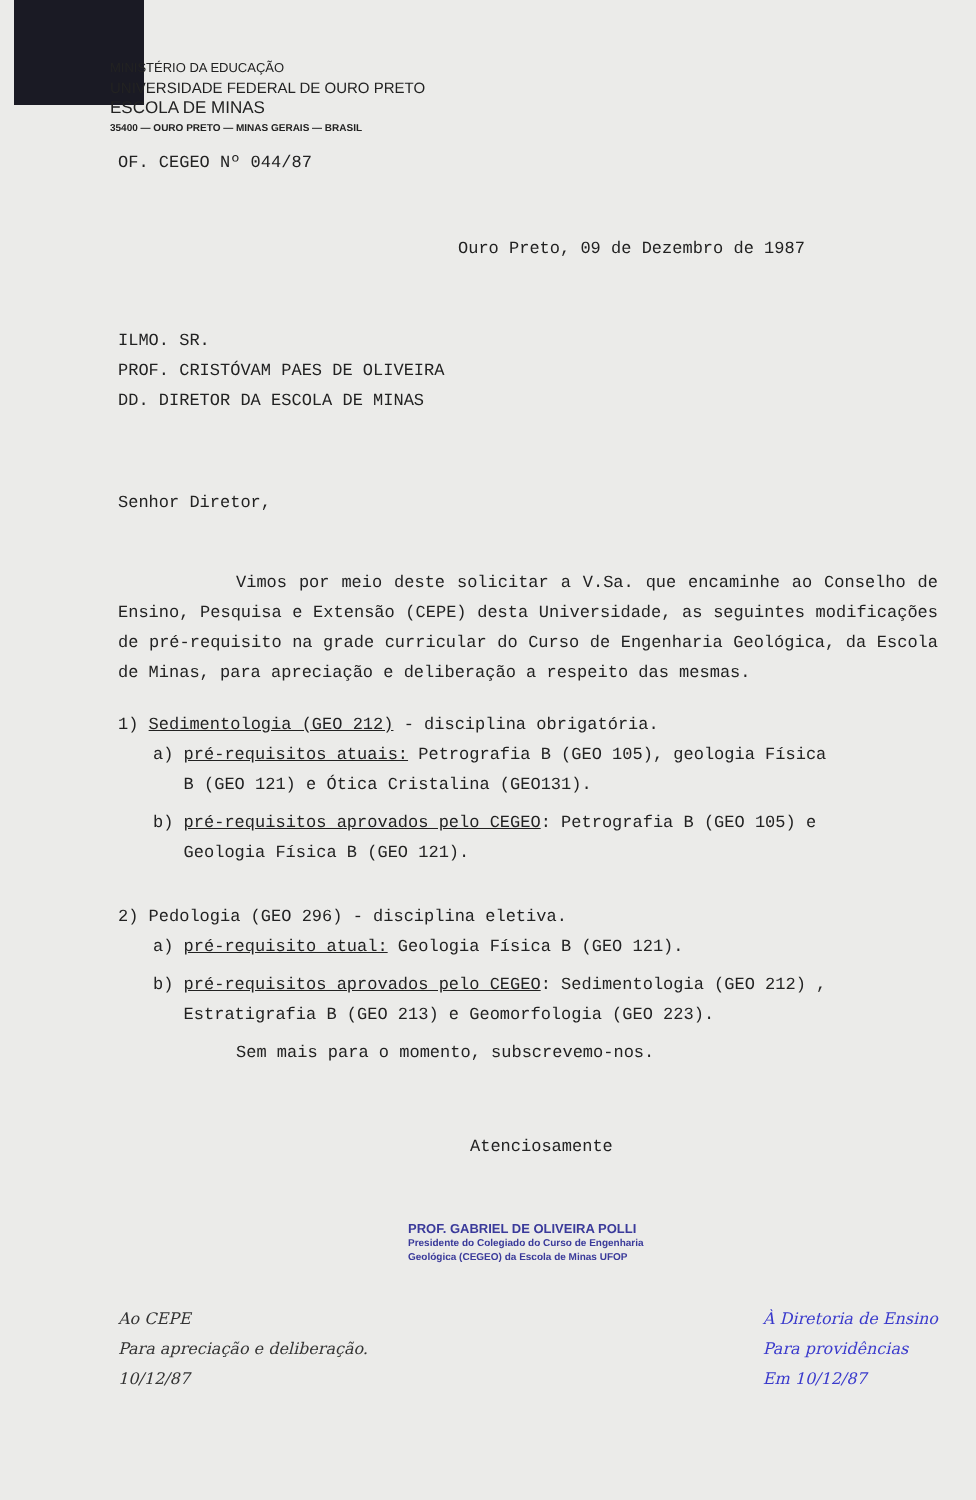MINISTÉRIO DA EDUCAÇÃO
UNIVERSIDADE FEDERAL DE OURO PRETO
ESCOLA DE MINAS
35400 — OURO PRETO — MINAS GERAIS — BRASIL
OF. CEGEO Nº 044/87
Ouro Preto, 09 de Dezembro de 1987
ILMO. SR.
PROF. CRISTÓVAM PAES DE OLIVEIRA
DD. DIRETOR DA ESCOLA DE MINAS
Senhor Diretor,
Vimos por meio deste solicitar a V.Sa. que encaminhe ao Conselho de Ensino, Pesquisa e Extensão (CEPE) desta Universidade, as seguintes modificações de pré-requisito na grade curricular do Curso de Engenharia Geológica, da Escola de Minas, para apreciação e deliberação a respeito das mesmas.
1) Sedimentologia (GEO 212) - disciplina obrigatória.
a) pré-requisitos atuais: Petrografia B (GEO 105), geologia Física
B (GEO 121) e Ótica Cristalina (GEO131).
b) pré-requisitos aprovados pelo CEGEO: Petrografia B (GEO 105) e
Geologia Física B (GEO 121).
2) Pedologia (GEO 296) - disciplina eletiva.
a) pré-requisito atual: Geologia Física B (GEO 121).
b) pré-requisitos aprovados pelo CEGEO: Sedimentologia (GEO 212) ,
Estratigrafia B (GEO 213) e Geomorfologia (GEO 223).
Sem mais para o momento, subscrevemo-nos.
Atenciosamente
PROF. GABRIEL DE OLIVEIRA POLLI
Presidente do Colegiado do Curso de Engenharia
Geológica (CEGEO) da Escola de Minas UFOP
Ao CEPE
Para apreciação e deliberação.
10/12/87
À Diretoria de Ensino
Para providências
Em 10/12/87